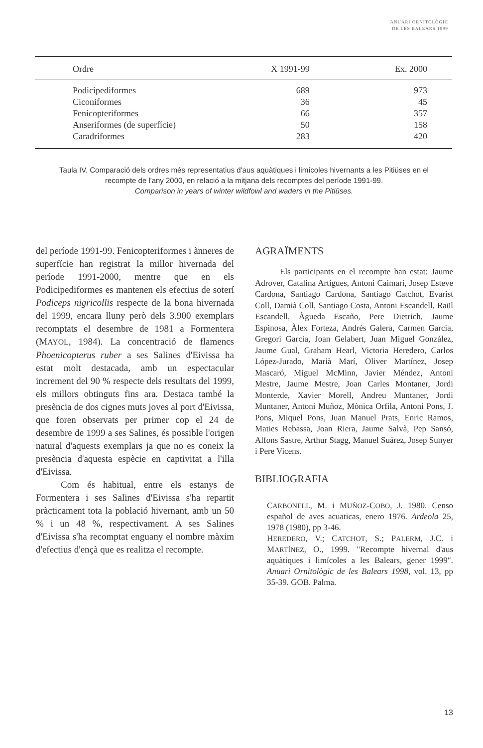ANUARI ORNITOLÒGIC
DE LES BALEARS 1999
| Ordre | X̄ 1991-99 | Ex. 2000 |
| --- | --- | --- |
| Podicipediformes | 689 | 973 |
| Ciconiformes | 36 | 45 |
| Fenicopteriformes | 66 | 357 |
| Anseriformes (de superfície) | 50 | 158 |
| Caradriformes | 283 | 420 |
Taula IV. Comparació dels ordres més representatius d'aus aquàtiques i limícoles hivernants a les Pitiüses en el recompte de l'any 2000, en relació a la mitjana dels recomptes del període 1991-99.
Comparison in years of winter wildfowl and waders in the Pitiüses.
del període 1991-99. Fenicopteriformes i ànneres de superfície han registrat la millor hivernada del període 1991-2000, mentre que en els Podicipediformes es mantenen els efectius de soterí Podiceps nigricollis respecte de la bona hivernada del 1999, encara lluny però dels 3.900 exemplars recomptats el desembre de 1981 a Formentera (MAYOL, 1984). La concentració de flamencs Phoenicopterus ruber a ses Salines d'Eivissa ha estat molt destacada, amb un espectacular increment del 90 % respecte dels resultats del 1999, els millors obtinguts fins ara. Destaca també la presència de dos cignes muts joves al port d'Eivissa, que foren observats per primer cop el 24 de desembre de 1999 a ses Salines, és possible l'origen natural d'aquests exemplars ja que no es coneix la presència d'aquesta espècie en captivitat a l'illa d'Eivissa.
Com és habitual, entre els estanys de Formentera i ses Salines d'Eivissa s'ha repartit pràcticament tota la població hivernant, amb un 50 % i un 48 %, respectivament. A ses Salines d'Eivissa s'ha recomptat enguany el nombre màxim d'efectius d'ençà que es realitza el recompte.
AGRAÏMENTS
Els participants en el recompte han estat: Jaume Adrover, Catalina Artigues, Antoni Caimari, Josep Esteve Cardona, Santiago Cardona, Santiago Catchot, Evarist Coll, Damià Coll, Santiago Costa, Antoni Escandell, Raül Escandell, Àgueda Escaño, Pere Dietrich, Jaume Espinosa, Àlex Forteza, Andrés Galera, Carmen Garcia, Gregori Garcia, Joan Gelabert, Juan Miguel González, Jaume Gual, Graham Hearl, Victoria Heredero, Carlos López-Jurado, Marià Marí, Oliver Martínez, Josep Mascaró, Miguel McMinn, Javier Méndez, Antoni Mestre, Jaume Mestre, Joan Carles Montaner, Jordi Monterde, Xavier Morell, Andreu Muntaner, Jordi Muntaner, Antoni Muñoz, Mònica Orfila, Antoni Pons, J. Pons, Miquel Pons, Juan Manuel Prats, Enric Ramos, Maties Rebassa, Joan Riera, Jaume Salvà, Pep Sansó, Alfons Sastre, Arthur Stagg, Manuel Suárez, Josep Sunyer i Pere Vicens.
BIBLIOGRAFIA
CARBONELL, M. i MUÑOZ-COBO, J. 1980. Censo español de aves acuaticas, enero 1976. Ardeola 25, 1978 (1980), pp 3-46.
HEREDERO, V.; CATCHOT, S.; PALERM, J.C. i MARTÍNEZ, O., 1999. "Recompte hivernal d'aus aquàtiques i limícoles a les Balears, gener 1999". Anuari Ornitològic de les Balears 1998, vol. 13, pp 35-39. GOB. Palma.
13